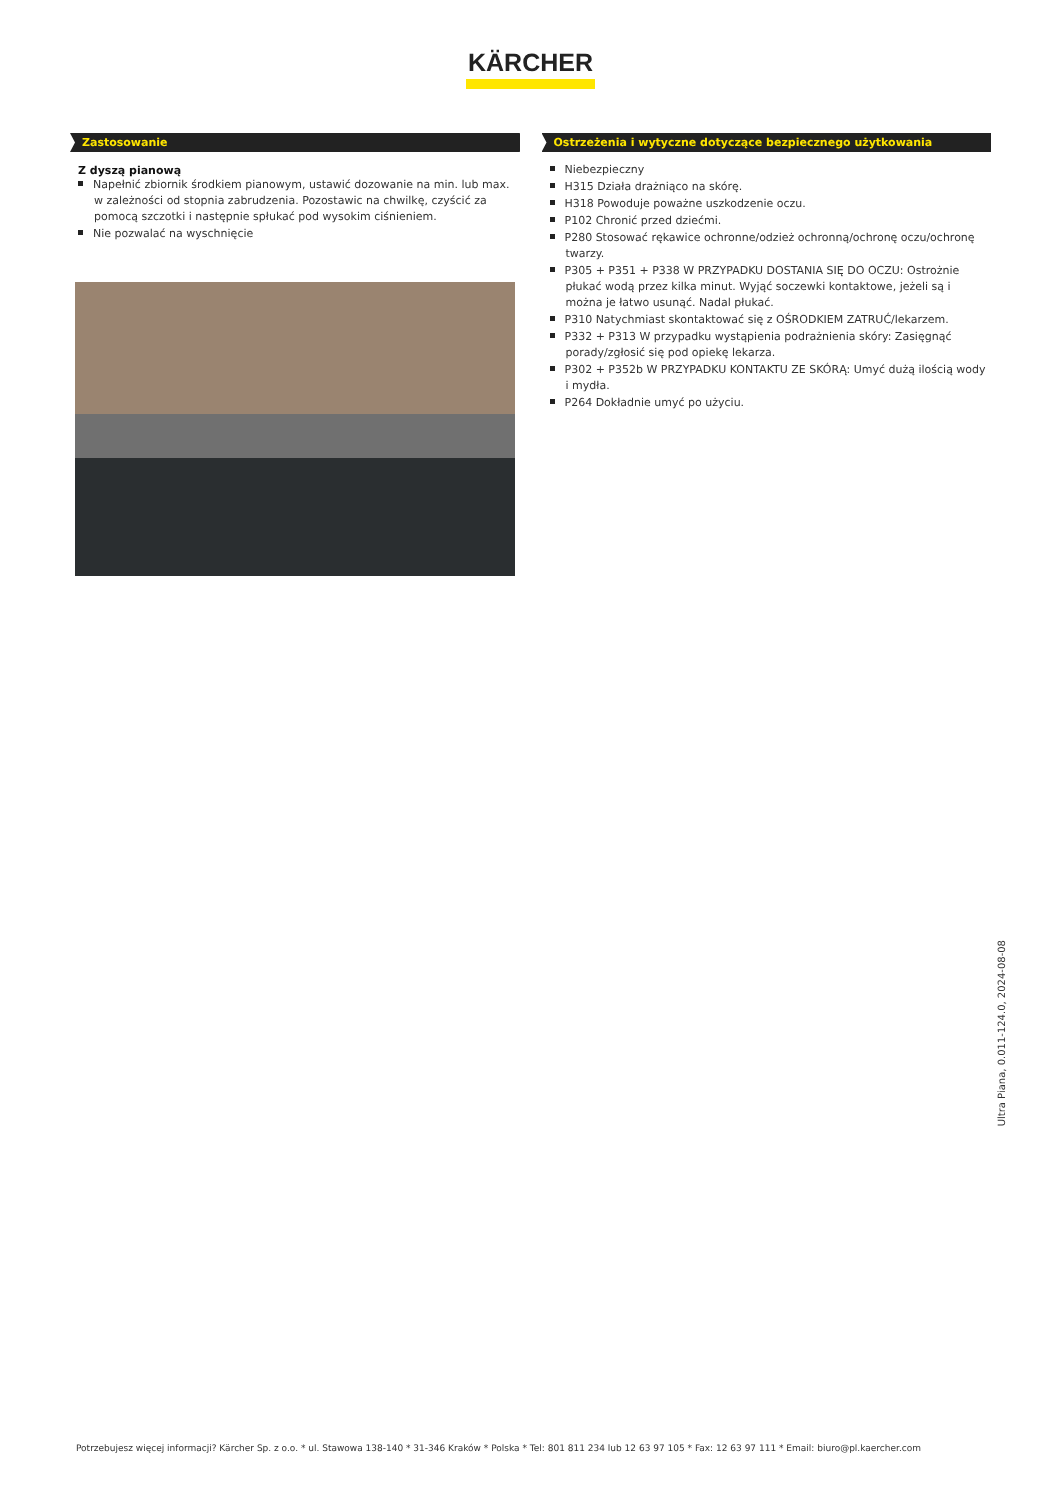KÄRCHER
Zastosowanie
Z dyszą pianową
Napełnić zbiornik środkiem pianowym, ustawić dozowanie na min. lub max. w zależności od stopnia zabrudzenia. Pozostawic na chwilkę, czyścić za pomocą szczotki i następnie spłukać pod wysokim ciśnieniem.
Nie pozwalać na wyschnięcie
Ostrzeżenia i wytyczne dotyczące bezpiecznego użytkowania
Niebezpieczny
H315 Działa drażniąco na skórę.
H318 Powoduje poważne uszkodzenie oczu.
P102 Chronić przed dziećmi.
P280 Stosować rękawice ochronne/odzież ochronną/ochronę oczu/ochronę twarzy.
P305 + P351 + P338 W PRZYPADKU DOSTANIA SIĘ DO OCZU: Ostrożnie płukać wodą przez kilka minut. Wyjąć soczewki kontaktowe, jeżeli są i można je łatwo usunąć. Nadal płukać.
P310 Natychmiast skontaktować się z OŚRODKIEM ZATRUĆ/lekarzem.
P332 + P313 W przypadku wystąpienia podrażnienia skóry: Zasięgnąć porady/zgłosić się pod opiekę lekarza.
P302 + P352b W PRZYPADKU KONTAKTU ZE SKÓRĄ: Umyć dużą ilością wody i mydła.
P264 Dokładnie umyć po użyciu.
Ultra Piana, 0.011-124.0, 2024-08-08
Potrzebujesz więcej informacji? Kärcher Sp. z o.o. * ul. Stawowa 138-140 * 31-346 Kraków * Polska * Tel: 801 811 234 lub 12 63 97 105 * Fax: 12 63 97 111 * Email: biuro@pl.kaercher.com